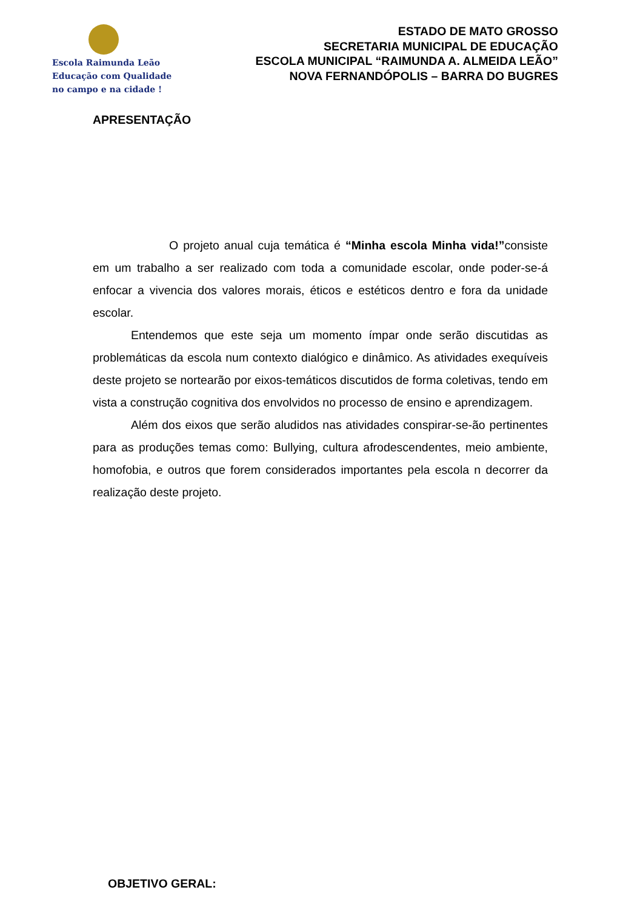Escola Raimunda Leão
Educação com Qualidade
no campo e na cidade !
ESTADO DE MATO GROSSO
SECRETARIA MUNICIPAL DE EDUCAÇÃO
ESCOLA MUNICIPAL “RAIMUNDA A. ALMEIDA LEÃO”
NOVA FERNANDÓPOLIS – BARRA DO BUGRES
APRESENTAÇÃO
O projeto anual cuja temática é “Minha escola Minha vida!”consiste em um trabalho a ser realizado com toda a comunidade escolar, onde poder-se-á enfocar a vivencia dos valores morais, éticos e estéticos dentro e fora da unidade escolar.
Entendemos que este seja um momento ímpar onde serão discutidas as problemáticas da escola num contexto dialógico e dinâmico. As atividades exequíveis deste projeto se nortearão por eixos-temáticos discutidos de forma coletivas, tendo em vista a construção cognitiva dos envolvidos no processo de ensino e aprendizagem.
Além dos eixos que serão aludidos nas atividades conspirar-se-ão pertinentes para as produções temas como: Bullying, cultura afrodescendentes, meio ambiente, homofobia, e outros que forem considerados importantes pela escola n decorrer da realização deste projeto.
OBJETIVO GERAL: